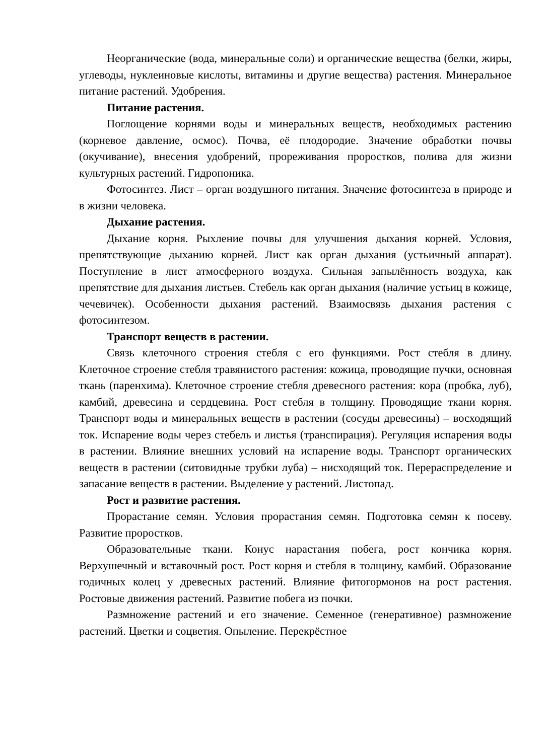Неорганические (вода, минеральные соли) и органические вещества (белки, жиры, углеводы, нуклеиновые кислоты, витамины и другие вещества) растения. Минеральное питание растений. Удобрения.
Питание растения.
Поглощение корнями воды и минеральных веществ, необходимых растению (корневое давление, осмос). Почва, её плодородие. Значение обработки почвы (окучивание), внесения удобрений, прореживания проростков, полива для жизни культурных растений. Гидропоника.
Фотосинтез. Лист – орган воздушного питания. Значение фотосинтеза в природе и в жизни человека.
Дыхание растения.
Дыхание корня. Рыхление почвы для улучшения дыхания корней. Условия, препятствующие дыханию корней. Лист как орган дыхания (устьичный аппарат). Поступление в лист атмосферного воздуха. Сильная запылённость воздуха, как препятствие для дыхания листьев. Стебель как орган дыхания (наличие устьиц в кожице, чечевичек). Особенности дыхания растений. Взаимосвязь дыхания растения с фотосинтезом.
Транспорт веществ в растении.
Связь клеточного строения стебля с его функциями. Рост стебля в длину. Клеточное строение стебля травянистого растения: кожица, проводящие пучки, основная ткань (паренхима). Клеточное строение стебля древесного растения: кора (пробка, луб), камбий, древесина и сердцевина. Рост стебля в толщину. Проводящие ткани корня. Транспорт воды и минеральных веществ в растении (сосуды древесины) – восходящий ток. Испарение воды через стебель и листья (транспирация). Регуляция испарения воды в растении. Влияние внешних условий на испарение воды. Транспорт органических веществ в растении (ситовидные трубки луба) – нисходящий ток. Перераспределение и запасание веществ в растении. Выделение у растений. Листопад.
Рост и развитие растения.
Прорастание семян. Условия прорастания семян. Подготовка семян к посеву. Развитие проростков.
Образовательные ткани. Конус нарастания побега, рост кончика корня. Верхушечный и вставочный рост. Рост корня и стебля в толщину, камбий. Образование годичных колец у древесных растений. Влияние фитогормонов на рост растения. Ростовые движения растений. Развитие побега из почки.
Размножение растений и его значение. Семенное (генеративное) размножение растений. Цветки и соцветия. Опыление. Перекрёстное